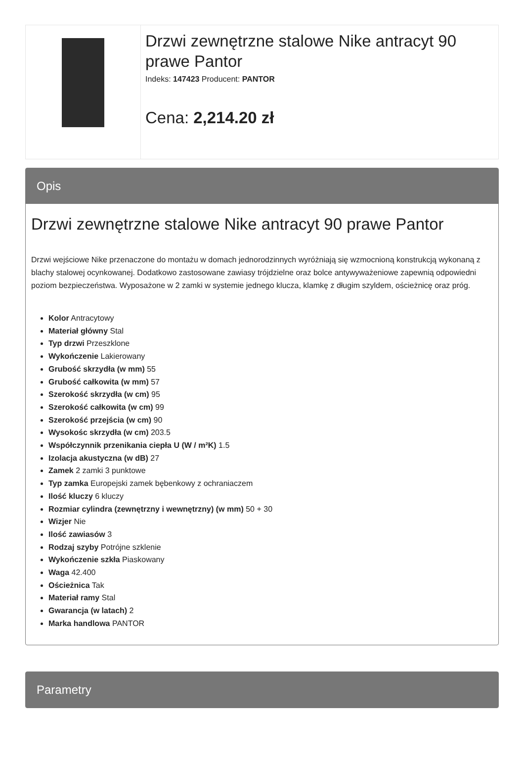| | Drzwi zewnętrzne stalowe Nike antracyt 90 prawe Pantor Indeks: 147423 Producent: PANTOR Cena: 2,214.20 zł |
Opis
Drzwi zewnętrzne stalowe Nike antracyt 90 prawe Pantor
Drzwi wejściowe Nike przenaczone do montażu w domach jednorodzinnych wyróżniają się wzmocnioną konstrukcją wykonaną z blachy stalowej ocynkowanej. Dodatkowo zastosowane zawiasy trójdzielne oraz bolce antywyważeniowe zapewnią odpowiedni poziom bezpieczeństwa. Wyposażone w 2 zamki w systemie jednego klucza, klamkę z długim szyldem, ościeżnicę oraz próg.
Kolor Antracytowy
Materiał główny Stal
Typ drzwi Przeszklone
Wykończenie Lakierowany
Grubość skrzydła (w mm) 55
Grubość całkowita (w mm) 57
Szerokość skrzydła (w cm) 95
Szerokość całkowita (w cm) 99
Szerokość przejścia (w cm) 90
Wysokośc skrzydła (w cm) 203.5
Współczynnik przenikania ciepła U (W / m²K) 1.5
Izolacja akustyczna (w dB) 27
Zamek 2 zamki 3 punktowe
Typ zamka Europejski zamek bębenkowy z ochraniaczem
Ilość kluczy 6 kluczy
Rozmiar cylindra (zewnętrzny i wewnętrzny) (w mm) 50 + 30
Wizjer Nie
Ilość zawiasów 3
Rodzaj szyby Potrójne szklenie
Wykończenie szkła Piaskowany
Waga 42.400
Ościeżnica Tak
Materiał ramy Stal
Gwarancja (w latach) 2
Marka handlowa PANTOR
Parametry